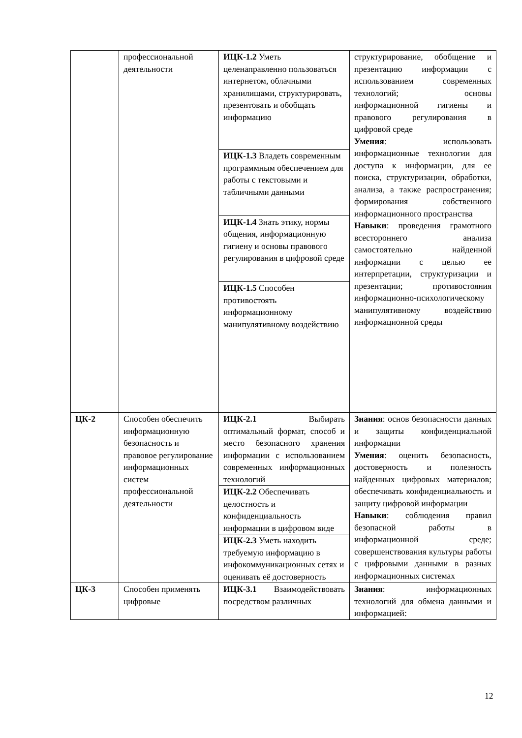| | профессиональной деятельности | ИЦК-1.2 Уметь целенаправленно пользоваться интернетом, облачными хранилищами, структурировать, презентовать и обобщать информацию | структурирование, обобщение и презентацию информации с использованием современных технологий; основы информационной гигиены и правового регулирования в цифровой среде Умения : использовать информационные технологии для доступа к информации, для ее поиска, структуризации, обработки, анализа, а также распространения; формирования собственного информационного пространства Навыки : проведения грамотного всестороннего анализа самостоятельно найденной информации с целью ее интерпретации, структуризации и презентации; противостояния информационно-психологическому манипулятивному воздействию информационной среды |
| | | ИЦК-1.3 Владеть современным программным обеспечением для работы с текстовыми и табличными данными | |
| | | ИЦК-1.4 Знать этику, нормы общения, информационную гигиену и основы правового регулирования в цифровой среде | |
| | | ИЦК-1.5 Способен противостоять информационному манипулятивному воздействию | |
| ЦК-2 | Способен обеспечить информационную безопасность и правовое регулирование информационных систем профессиональной деятельности | ИЦК-2.1 Выбирать оптимальный формат, способ и место безопасного хранения информации с использованием современных информационных технологий | Знания : основ безопасности данных и защиты конфиденциальной информации Умения : оценить безопасность, достоверность и полезность найденных цифровых материалов; обеспечивать конфиденциальность и защиту цифровой информации Навыки : соблюдения правил безопасной работы в информационной среде; совершенствования культуры работы с цифровыми данными в разных информационных системах |
| | | ИЦК-2.2 Обеспечивать целостность и конфиденциальность информации в цифровом виде | |
| | | ИЦК-2.3 Уметь находить требуемую информацию в инфокоммуникационных сетях и оценивать её достоверность | |
| ЦК-3 | Способен применять цифровые | ИЦК-3.1 Взаимодействовать посредством различных | Знания : информационных технологий для обмена данными и информацией: |
12